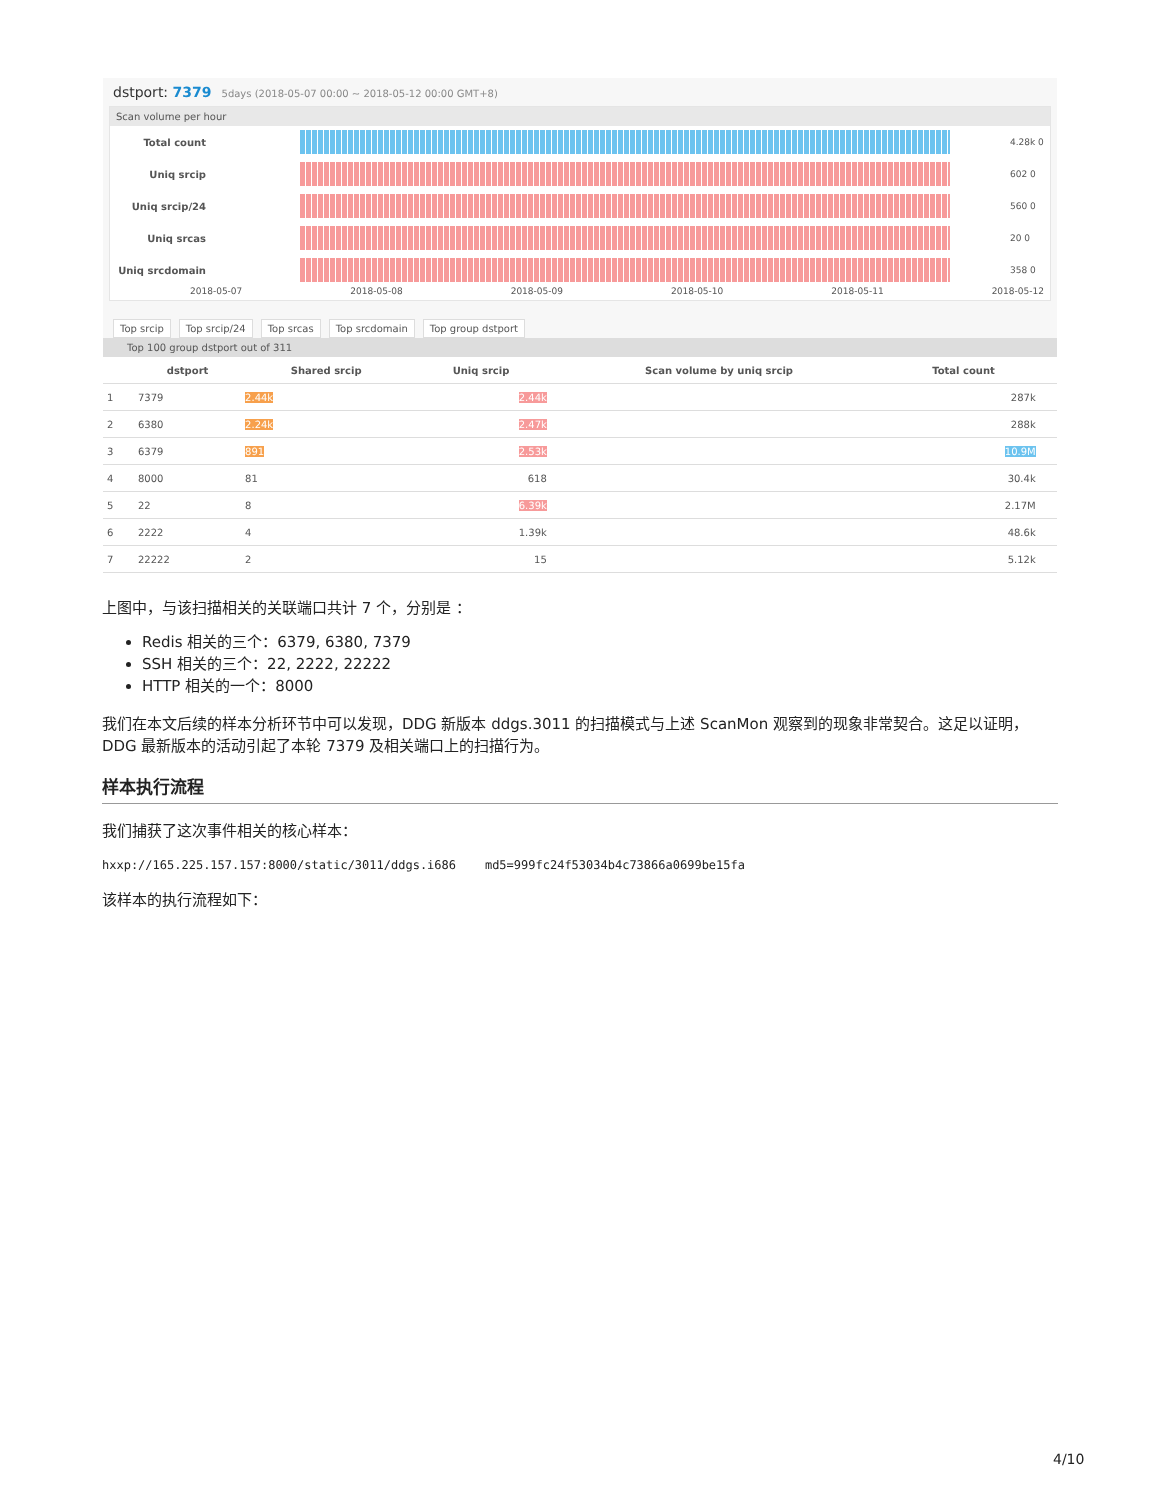dstport: 7379 5days (2018-05-07 00:00 ~ 2018-05-12 00:00 GMT+8)
Scan volume per hour
Total count 4.28k 0
Uniq srcip 602 0
Uniq srcip/24 560 0
Uniq srcas 20 0
Uniq srcdomain 358 0
2018-05-07 2018-05-08 2018-05-09 2018-05-10 2018-05-11 2018-05-12
Top srcip Top srcip/24 Top srcas Top srcdomain Top group dstport
Top 100 group dstport out of 311
| | dstport | Shared srcip | Uniq srcip | Scan volume by uniq srcip | Total count | |
| --- | --- | --- | --- | --- | --- | --- |
| 1 | 7379 | 2.44k | 2.44k | | 287k | |
| 2 | 6380 | 2.24k | 2.47k | | 288k | |
| 3 | 6379 | 891 | 2.53k | | 10.9M | |
| 4 | 8000 | 81 | 618 | | 30.4k | |
| 5 | 22 | 8 | 6.39k | | 2.17M | |
| 6 | 2222 | 4 | 1.39k | | 48.6k | |
| 7 | 22222 | 2 | 15 | | 5.12k | |
上图中，与该扫描相关的关联端口共计 7 个，分别是 ：
Redis 相关的三个：6379, 6380, 7379
SSH 相关的三个：22, 2222, 22222
HTTP 相关的一个：8000
我们在本文后续的样本分析环节中可以发现，DDG 新版本 ddgs.3011 的扫描模式与上述 ScanMon 观察到的现象非常契合。这足以证明，DDG 最新版本的活动引起了本轮 7379 及相关端口上的扫描行为。
样本执行流程
我们捕获了这次事件相关的核心样本：
hxxp://165.225.157.157:8000/static/3011/ddgs.i686 md5=999fc24f53034b4c73866a0699be15fa
该样本的执行流程如下：
4/10